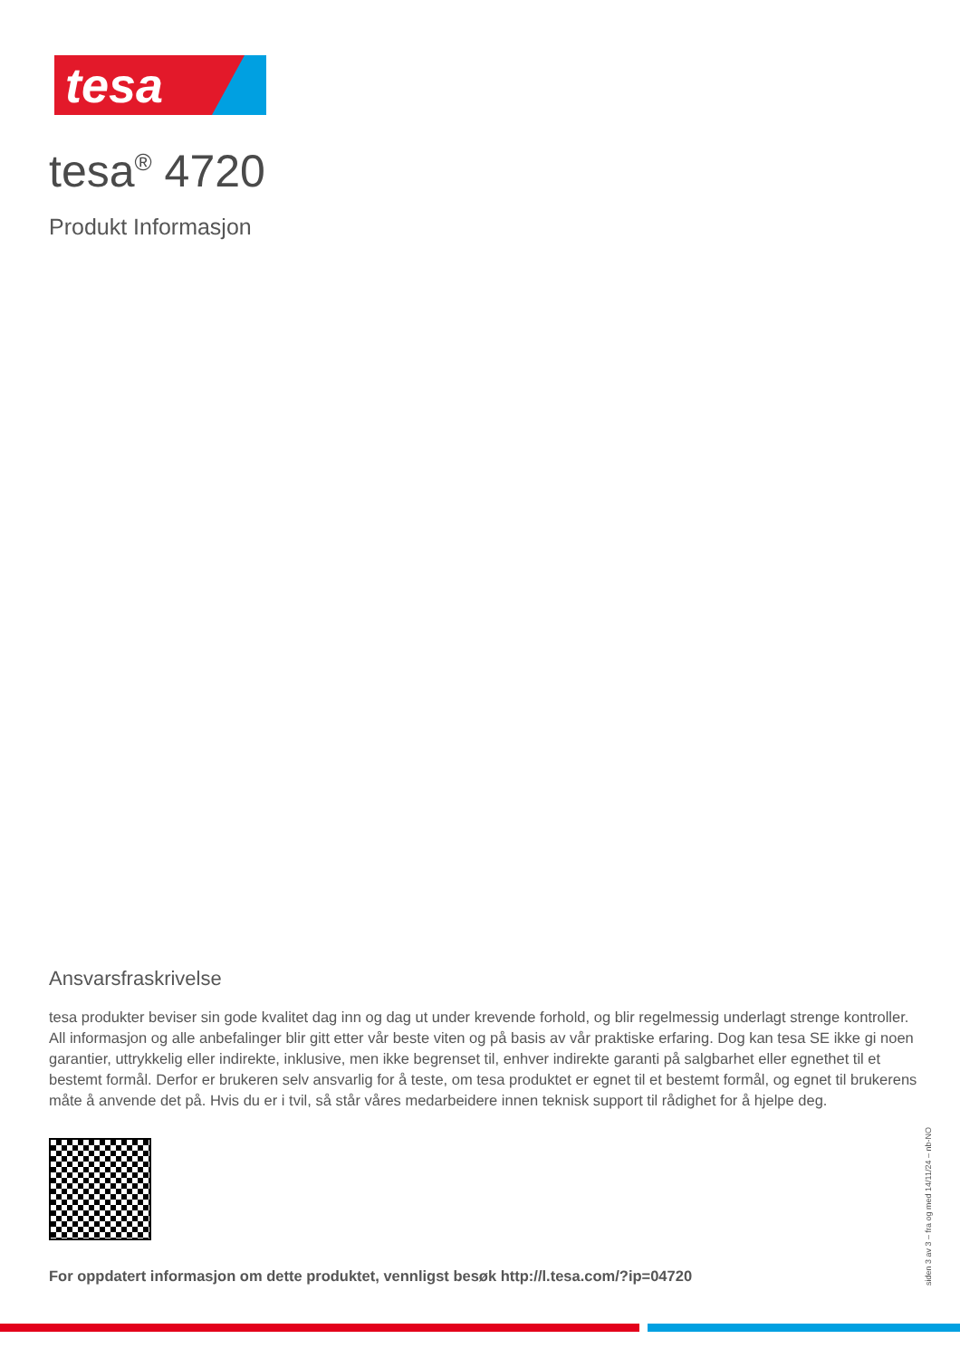tesa
tesa<sup>®</sup> 4720
Produkt Informasjon
Ansvarsfraskrivelse
tesa produkter beviser sin gode kvalitet dag inn og dag ut under krevende forhold, og blir regelmessig underlagt strenge kontroller. All informasjon og alle anbefalinger blir gitt etter vår beste viten og på basis av vår praktiske erfaring. Dog kan tesa SE ikke gi noen garantier, uttrykkelig eller indirekte, inklusive, men ikke begrenset til, enhver indirekte garanti på salgbarhet eller egnethet til et bestemt formål. Derfor er brukeren selv ansvarlig for å teste, om tesa produktet er egnet til et bestemt formål, og egnet til brukerens måte å anvende det på. Hvis du er i tvil, så står våres medarbeidere innen teknisk support til rådighet for å hjelpe deg.
For oppdatert informasjon om dette produktet, vennligst besøk http://l.tesa.com/?ip=04720
siden 3 av 3 – fra og med 14/11/24 – nb-NO